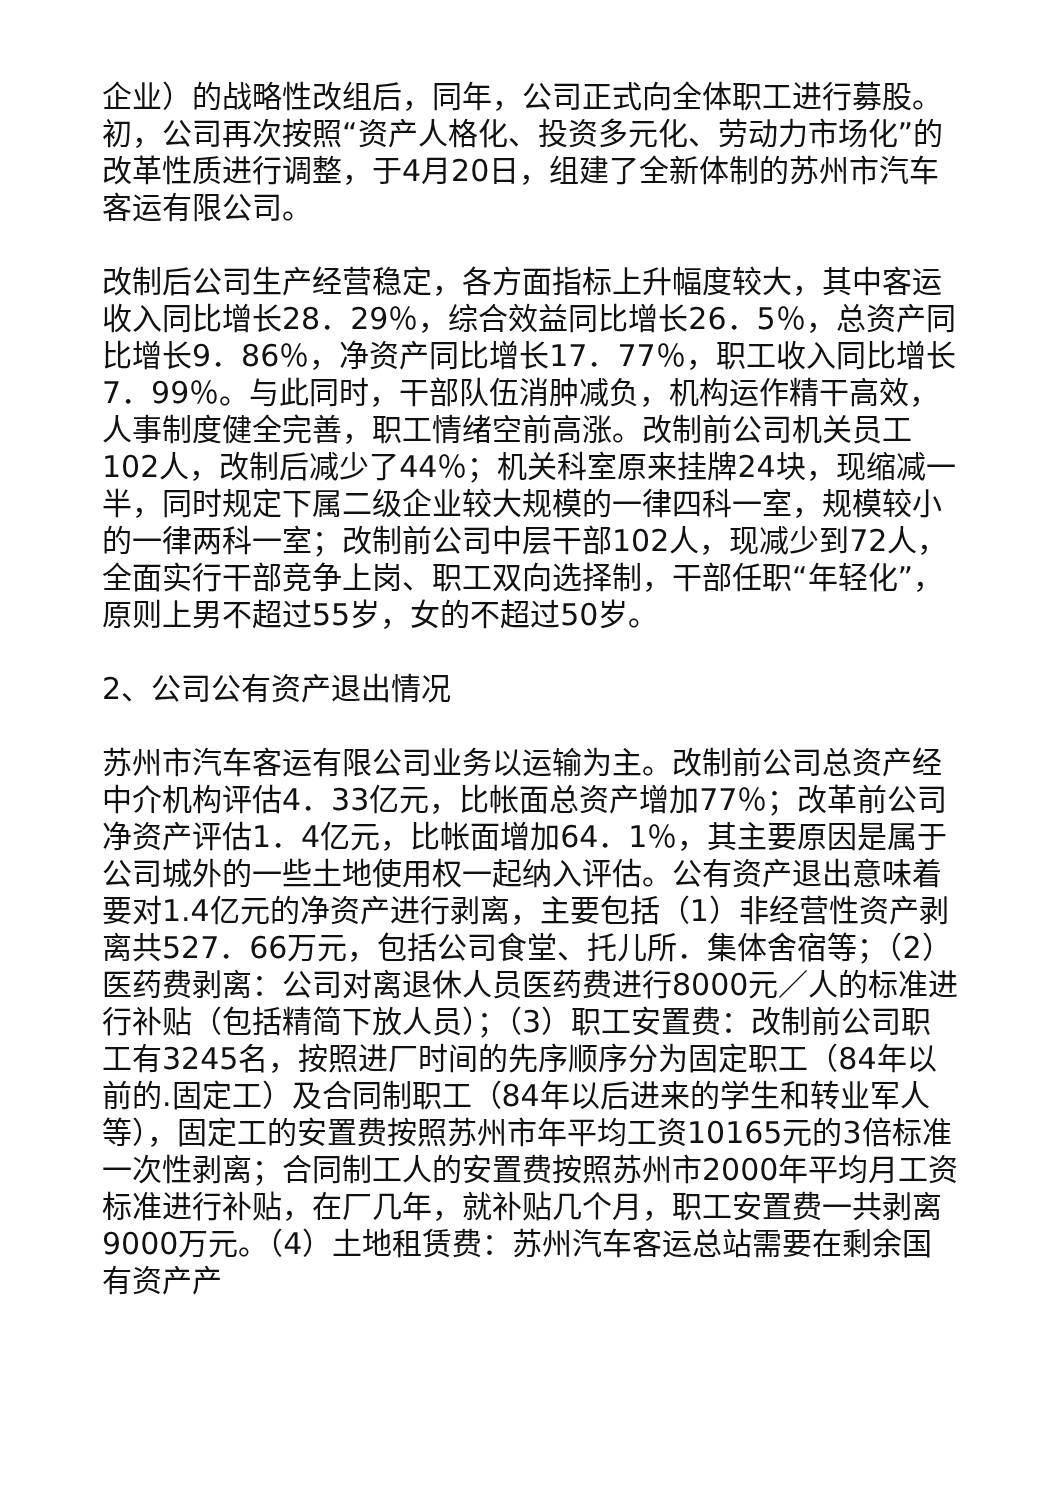企业）的战略性改组后，同年，公司正式向全体职工进行募股。初，公司再次按照“资产人格化、投资多元化、劳动力市场化”的改革性质进行调整，于4月20日，组建了全新体制的苏州市汽车客运有限公司。
改制后公司生产经营稳定，各方面指标上升幅度较大，其中客运收入同比增长28．29％，综合效益同比增长26．5％，总资产同比增长9．86％，净资产同比增长17．77％，职工收入同比增长7．99％。与此同时，干部队伍消肿减负，机构运作精干高效，人事制度健全完善，职工情绪空前高涨。改制前公司机关员工102人，改制后减少了44％；机关科室原来挂牌24块，现缩减一半，同时规定下属二级企业较大规模的一律四科一室，规模较小的一律两科一室；改制前公司中层干部102人，现减少到72人，全面实行干部竞争上岗、职工双向选择制，干部任职“年轻化”，原则上男不超过55岁，女的不超过50岁。
2、公司公有资产退出情况
苏州市汽车客运有限公司业务以运输为主。改制前公司总资产经中介机构评估4．33亿元，比帐面总资产增加77％；改革前公司净资产评估1．4亿元，比帐面增加64．1％，其主要原因是属于公司城外的一些土地使用权一起纳入评估。公有资产退出意味着要对1.4亿元的净资产进行剥离，主要包括（1）非经营性资产剥离共527．66万元，包括公司食堂、托儿所．集体舍宿等；（2）医药费剥离：公司对离退休人员医药费进行8000元／人的标准进行补贴（包括精简下放人员）；（3）职工安置费：改制前公司职工有3245名，按照进厂时间的先序顺序分为固定职工（84年以前的.固定工）及合同制职工（84年以后进来的学生和转业军人等），固定工的安置费按照苏州市年平均工资10165元的3倍标准一次性剥离；合同制工人的安置费按照苏州市2000年平均月工资标准进行补贴，在厂几年，就补贴几个月，职工安置费一共剥离9000万元。（4）土地租赁费：苏州汽车客运总站需要在剩余国有资产产